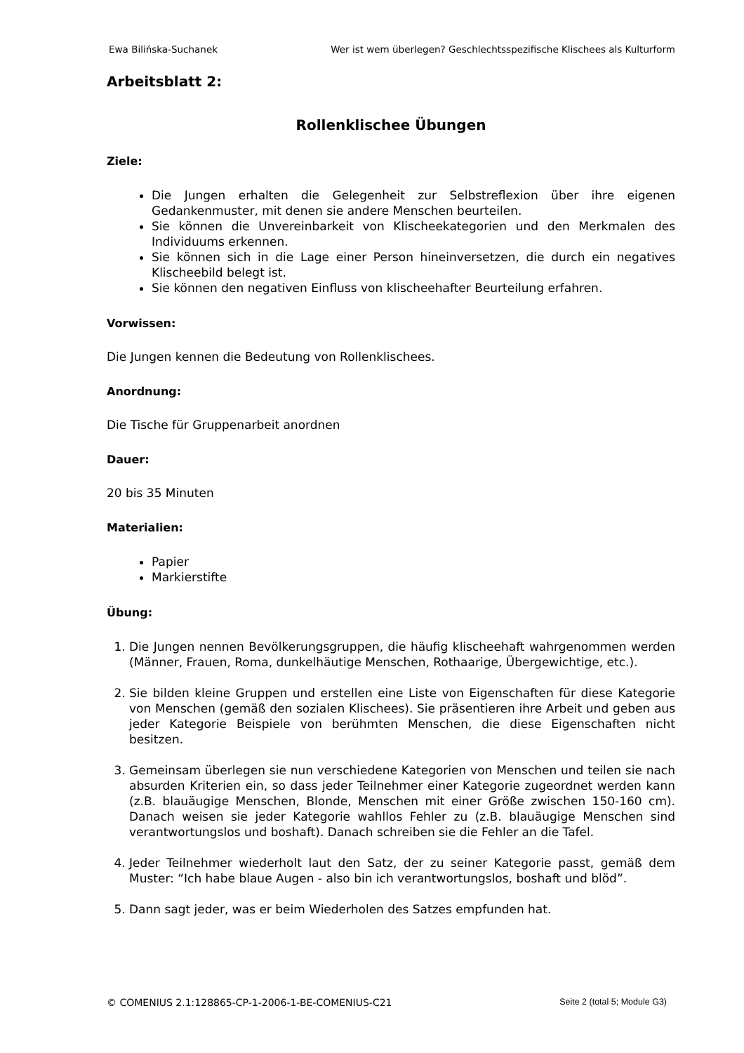Ewa Bilińska-Suchanek Wer ist wem überlegen? Geschlechtsspezifische Klischees als Kulturform
Arbeitsblatt 2:
Rollenklischee Übungen
Ziele:
Die Jungen erhalten die Gelegenheit zur Selbstreflexion über ihre eigenen Gedankenmuster, mit denen sie andere Menschen beurteilen.
Sie können die Unvereinbarkeit von Klischeekategorien und den Merkmalen des Individuums erkennen.
Sie können sich in die Lage einer Person hineinversetzen, die durch ein negatives Klischeebild belegt ist.
Sie können den negativen Einfluss von klischeehafter Beurteilung erfahren.
Vorwissen:
Die Jungen kennen die Bedeutung von Rollenklischees.
Anordnung:
Die Tische für Gruppenarbeit anordnen
Dauer:
20 bis 35 Minuten
Materialien:
Papier
Markierstifte
Übung:
1. Die Jungen nennen Bevölkerungsgruppen, die häufig klischeehaft wahrgenommen werden (Männer, Frauen, Roma, dunkelhäutige Menschen, Rothaarige, Übergewichtige, etc.).
2. Sie bilden kleine Gruppen und erstellen eine Liste von Eigenschaften für diese Kategorie von Menschen (gemäß den sozialen Klischees). Sie präsentieren ihre Arbeit und geben aus jeder Kategorie Beispiele von berühmten Menschen, die diese Eigenschaften nicht besitzen.
3. Gemeinsam überlegen sie nun verschiedene Kategorien von Menschen und teilen sie nach absurden Kriterien ein, so dass jeder Teilnehmer einer Kategorie zugeordnet werden kann (z.B. blauäugige Menschen, Blonde, Menschen mit einer Größe zwischen 150-160 cm). Danach weisen sie jeder Kategorie wahllos Fehler zu (z.B. blauäugige Menschen sind verantwortungslos und boshaft). Danach schreiben sie die Fehler an die Tafel.
4. Jeder Teilnehmer wiederholt laut den Satz, der zu seiner Kategorie passt, gemäß dem Muster: “Ich habe blaue Augen - also bin ich verantwortungslos, boshaft und blöd”.
5. Dann sagt jeder, was er beim Wiederholen des Satzes empfunden hat.
© COMENIUS 2.1:128865-CP-1-2006-1-BE-COMENIUS-C21 Seite 2 (total 5; Module G3)